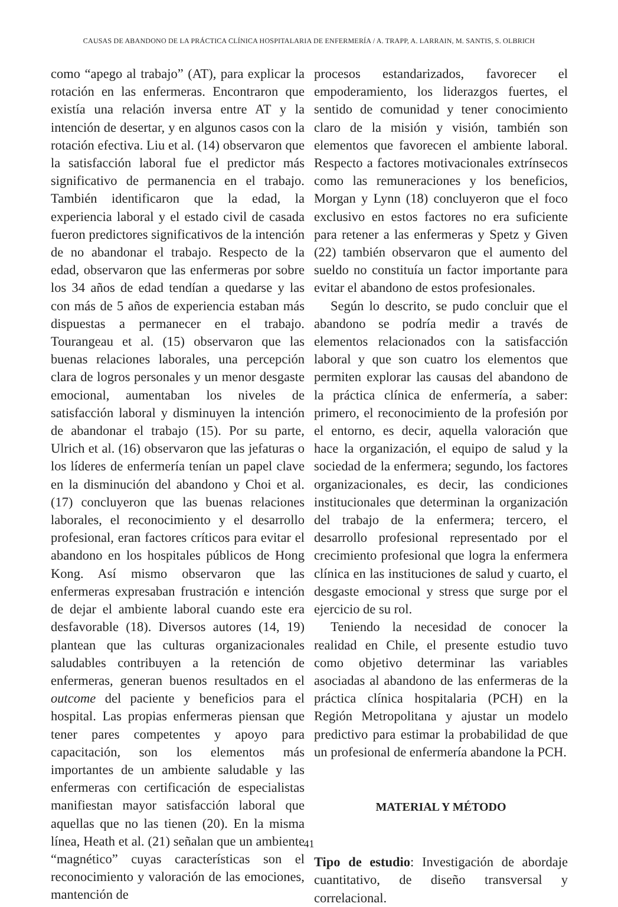CAUSAS DE ABANDONO DE LA PRÁCTICA CLÍNICA HOSPITALARIA DE ENFERMERÍA / A. TRAPP, A. LARRAIN, M. SANTIS, S. OLBRICH
como “apego al trabajo” (AT), para explicar la rotación en las enfermeras. Encontraron que existía una relación inversa entre AT y la intención de desertar, y en algunos casos con la rotación efectiva. Liu et al. (14) observaron que la satisfacción laboral fue el predictor más significativo de permanencia en el trabajo. También identificaron que la edad, la experiencia laboral y el estado civil de casada fueron predictores significativos de la intención de no abandonar el trabajo. Respecto de la edad, observaron que las enfermeras por sobre los 34 años de edad tendían a quedarse y las con más de 5 años de experiencia estaban más dispuestas a permanecer en el trabajo. Tourangeau et al. (15) observaron que las buenas relaciones laborales, una percepción clara de logros personales y un menor desgaste emocional, aumentaban los niveles de satisfacción laboral y disminuyen la intención de abandonar el trabajo (15). Por su parte, Ulrich et al. (16) observaron que las jefaturas o los líderes de enfermería tenían un papel clave en la disminución del abandono y Choi et al. (17) concluyeron que las buenas relaciones laborales, el reconocimiento y el desarrollo profesional, eran factores críticos para evitar el abandono en los hospitales públicos de Hong Kong. Así mismo observaron que las enfermeras expresaban frustración e intención de dejar el ambiente laboral cuando este era desfavorable (18). Diversos autores (14, 19) plantean que las culturas organizacionales saludables contribuyen a la retención de enfermeras, generan buenos resultados en el outcome del paciente y beneficios para el hospital. Las propias enfermeras piensan que tener pares competentes y apoyo para capacitación, son los elementos más importantes de un ambiente saludable y las enfermeras con certificación de especialistas manifiestan mayor satisfacción laboral que aquellas que no las tienen (20). En la misma línea, Heath et al. (21) señalan que un ambiente “magnético” cuyas características son el reconocimiento y valoración de las emociones, mantención de
procesos estandarizados, favorecer el empoderamiento, los liderazgos fuertes, el sentido de comunidad y tener conocimiento claro de la misión y visión, también son elementos que favorecen el ambiente laboral. Respecto a factores motivacionales extrínsecos como las remuneraciones y los beneficios, Morgan y Lynn (18) concluyeron que el foco exclusivo en estos factores no era suficiente para retener a las enfermeras y Spetz y Given (22) también observaron que el aumento del sueldo no constituía un factor importante para evitar el abandono de estos profesionales.
Según lo descrito, se pudo concluir que el abandono se podría medir a través de elementos relacionados con la satisfacción laboral y que son cuatro los elementos que permiten explorar las causas del abandono de la práctica clínica de enfermería, a saber: primero, el reconocimiento de la profesión por el entorno, es decir, aquella valoración que hace la organización, el equipo de salud y la sociedad de la enfermera; segundo, los factores organizacionales, es decir, las condiciones institucionales que determinan la organización del trabajo de la enfermera; tercero, el desarrollo profesional representado por el crecimiento profesional que logra la enfermera clínica en las instituciones de salud y cuarto, el desgaste emocional y stress que surge por el ejercicio de su rol.
Teniendo la necesidad de conocer la realidad en Chile, el presente estudio tuvo como objetivo determinar las variables asociadas al abandono de las enfermeras de la práctica clínica hospitalaria (PCH) en la Región Metropolitana y ajustar un modelo predictivo para estimar la probabilidad de que un profesional de enfermería abandone la PCH.
MATERIAL Y MÉTODO
Tipo de estudio: Investigación de abordaje cuantitativo, de diseño transversal y correlacional.
41